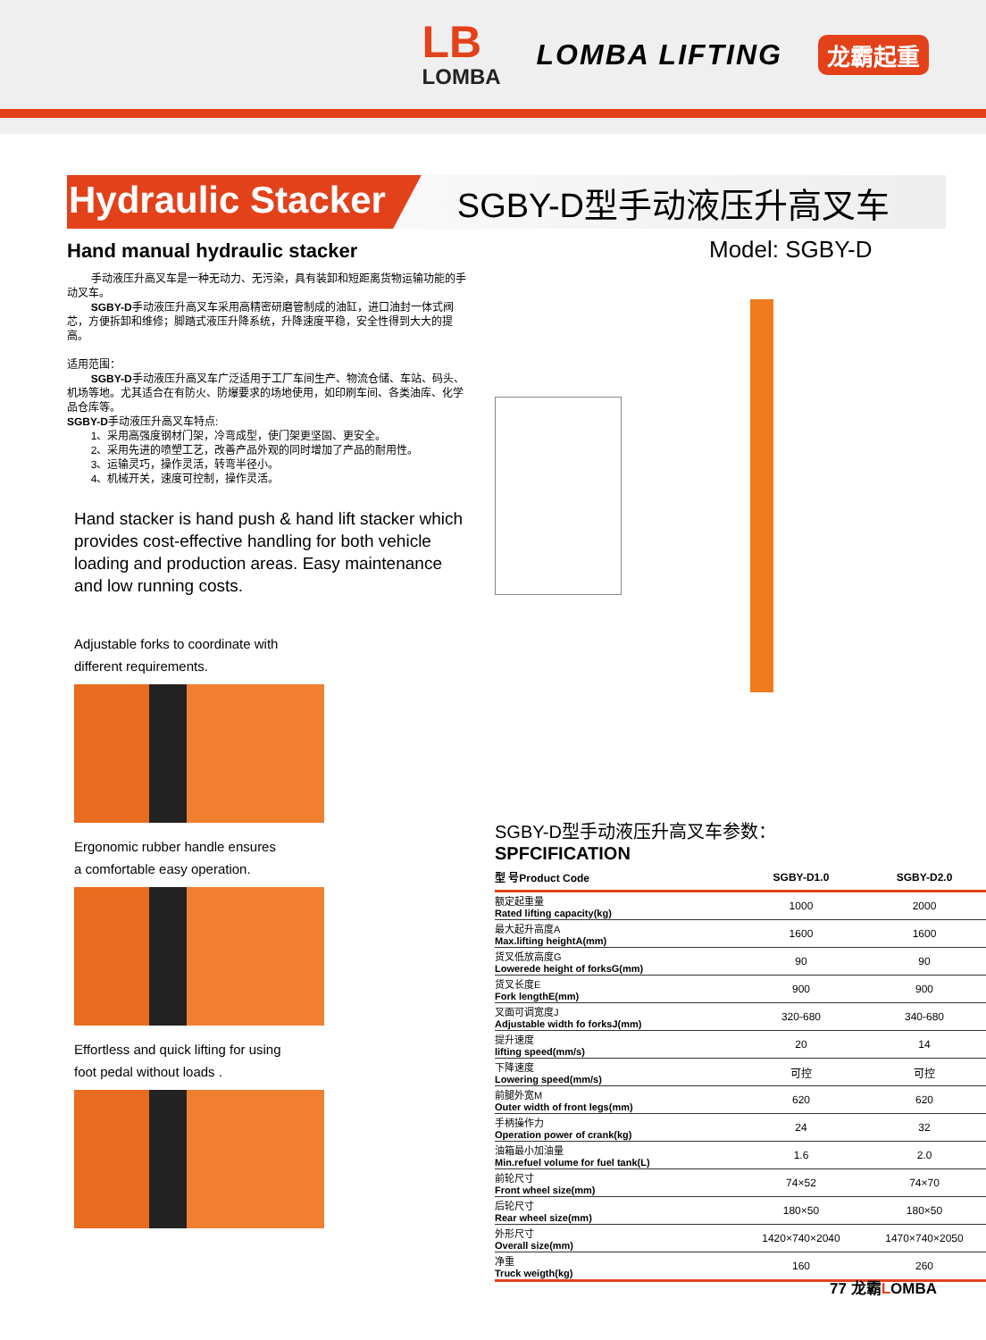LB
LOMBA
LOMBA LIFTING
龙霸起重
Hydraulic Stacker
SGBY-D型手动液压升高叉车
Hand manual hydraulic stacker
手动液压升高叉车是一种无动力、无污染，具有装卸和短距离货物运输功能的手动叉车。
SGBY-D手动液压升高叉车采用高精密研磨管制成的油缸，进口油封一体式阀芯，方便拆卸和维修；脚踏式液压升降系统，升降速度平稳，安全性得到大大的提高。
适用范围：
SGBY-D手动液压升高叉车广泛适用于工厂车间生产、物流仓储、车站、码头、机场等地。尤其适合在有防火、防爆要求的场地使用，如印刷车间、各类油库、化学品仓库等。
SGBY-D手动液压升高叉车特点:
1、采用高强度钢材门架，冷弯成型，使门架更坚固、更安全。
2、采用先进的喷塑工艺，改善产品外观的同时增加了产品的耐用性。
3、运输灵巧，操作灵活，转弯半径小。
4、机械开关，速度可控制，操作灵活。
Hand stacker is hand push & hand lift stacker which provides cost-effective handling for both vehicle loading and production areas. Easy maintenance and low running costs.
Adjustable forks to coordinate with
different requirements.
Ergonomic rubber handle ensures
a comfortable easy operation.
Effortless and quick lifting for using
foot pedal without loads .
Model: SGBY-D
SGBY-D型手动液压升高叉车参数：
SPFCIFICATION
| 型 号Product Code | SGBY-D1.0 | SGBY-D2.0 |
| --- | --- | --- |
| 额定起重量 Rated lifting capacity(kg) | 1000 | 2000 |
| 最大起升高度A Max.lifting heightA(mm) | 1600 | 1600 |
| 货叉低放高度G Lowerede height of forksG(mm) | 90 | 90 |
| 货叉长度E Fork lengthE(mm) | 900 | 900 |
| 叉面可调宽度J Adjustable width fo forksJ(mm) | 320-680 | 340-680 |
| 提升速度 lifting speed(mm/s) | 20 | 14 |
| 下降速度 Lowering speed(mm/s) | 可控 | 可控 |
| 前腿外宽M Outer width of front legs(mm) | 620 | 620 |
| 手柄操作力 Operation power of crank(kg) | 24 | 32 |
| 油箱最小加油量 Min.refuel volume for fuel tank(L) | 1.6 | 2.0 |
| 前轮尺寸 Front wheel size(mm) | 74×52 | 74×70 |
| 后轮尺寸 Rear wheel size(mm) | 180×50 | 180×50 |
| 外形尺寸 Overall size(mm) | 1420×740×2040 | 1470×740×2050 |
| 净重 Truck weigth(kg) | 160 | 260 |
77 龙霸LOMBA